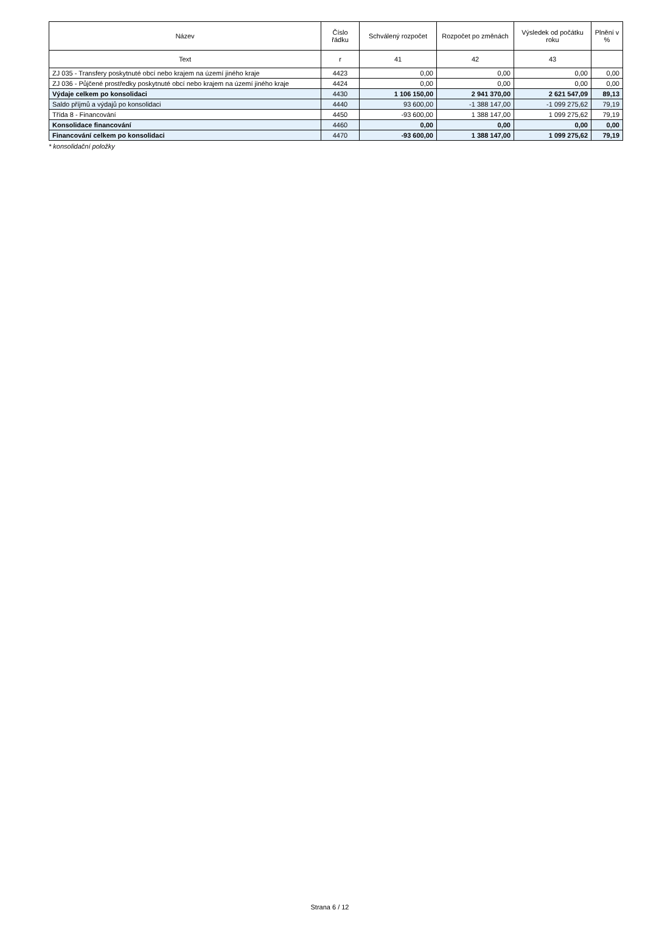| Název | Číslo řádku | Schválený rozpočet | Rozpočet po změnách | Výsledek od počátku roku | Plnění v % |
| --- | --- | --- | --- | --- | --- |
| Text | r | 41 | 42 | 43 | |
| ZJ 035 - Transfery poskytnuté obcí nebo krajem na území jiného kraje | 4423 | 0,00 | 0,00 | 0,00 | 0,00 |
| ZJ 036 - Půjčené prostředky poskytnuté obcí nebo krajem na území jiného kraje | 4424 | 0,00 | 0,00 | 0,00 | 0,00 |
| Výdaje celkem po konsolidaci | 4430 | 1 106 150,00 | 2 941 370,00 | 2 621 547,09 | 89,13 |
| Saldo příjmů a výdajů po konsolidaci | 4440 | 93 600,00 | -1 388 147,00 | -1 099 275,62 | 79,19 |
| Třída 8 - Financování | 4450 | -93 600,00 | 1 388 147,00 | 1 099 275,62 | 79,19 |
| Konsolidace financování | 4460 | 0,00 | 0,00 | 0,00 | 0,00 |
| Financování celkem po konsolidaci | 4470 | -93 600,00 | 1 388 147,00 | 1 099 275,62 | 79,19 |
* konsolidační položky
Strana 6 / 12